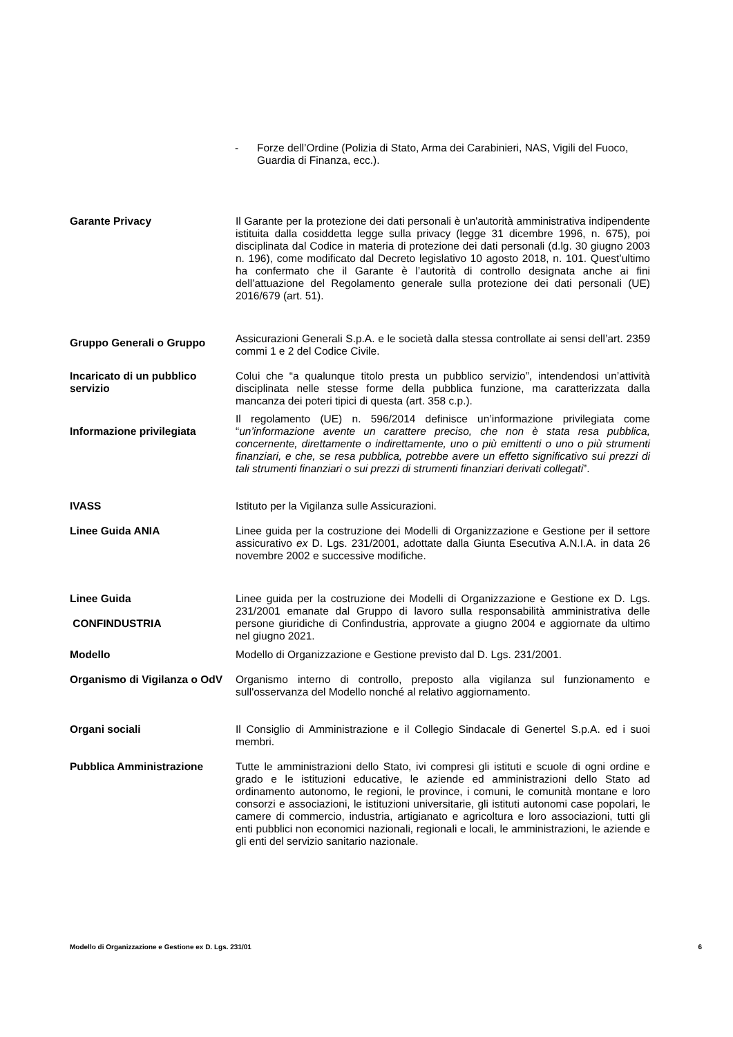- Forze dell’Ordine (Polizia di Stato, Arma dei Carabinieri, NAS, Vigili del Fuoco, Guardia di Finanza, ecc.).
Garante Privacy Il Garante per la protezione dei dati personali è un'autorità amministrativa indipendente istituita dalla cosiddetta legge sulla privacy (legge 31 dicembre 1996, n. 675), poi disciplinata dal Codice in materia di protezione dei dati personali (d.lg. 30 giugno 2003 n. 196), come modificato dal Decreto legislativo 10 agosto 2018, n. 101. Quest’ultimo ha confermato che il Garante è l’autorità di controllo designata anche ai fini dell’attuazione del Regolamento generale sulla protezione dei dati personali (UE) 2016/679 (art. 51).
Gruppo Generali o Gruppo
Assicurazioni Generali S.p.A. e le società dalla stessa controllate ai sensi dell’art. 2359 commi 1 e 2 del Codice Civile.
Incaricato di un pubblico servizio
Colui che “a qualunque titolo presta un pubblico servizio”, intendendosi un’attività disciplinata nelle stesse forme della pubblica funzione, ma caratterizzata dalla mancanza dei poteri tipici di questa (art. 358 c.p.).
Informazione privilegiata
Il regolamento (UE) n. 596/2014 definisce un’informazione privilegiata come “un’informazione avente un carattere preciso, che non è stata resa pubblica, concernente, direttamente o indirettamente, uno o più emittenti o uno o più strumenti finanziari, e che, se resa pubblica, potrebbe avere un effetto significativo sui prezzi di tali strumenti finanziari o sui prezzi di strumenti finanziari derivati collegati”.
IVASS Istituto per la Vigilanza sulle Assicurazioni.
Linee Guida ANIA Linee guida per la costruzione dei Modelli di Organizzazione e Gestione per il settore assicurativo ex D. Lgs. 231/2001, adottate dalla Giunta Esecutiva A.N.I.A. in data 26 novembre 2002 e successive modifiche.
Linee Guida
CONFINDUSTRIA
Linee guida per la costruzione dei Modelli di Organizzazione e Gestione ex D. Lgs. 231/2001 emanate dal Gruppo di lavoro sulla responsabilità amministrativa delle persone giuridiche di Confindustria, approvate a giugno 2004 e aggiornate da ultimo nel giugno 2021.
Modello Modello di Organizzazione e Gestione previsto dal D. Lgs. 231/2001.
Organismo di Vigilanza o OdV
Organismo interno di controllo, preposto alla vigilanza sul funzionamento e sull'osservanza del Modello nonché al relativo aggiornamento.
Organi sociali Il Consiglio di Amministrazione e il Collegio Sindacale di Genertel S.p.A. ed i suoi membri.
Pubblica Amministrazione Tutte le amministrazioni dello Stato, ivi compresi gli istituti e scuole di ogni ordine e grado e le istituzioni educative, le aziende ed amministrazioni dello Stato ad ordinamento autonomo, le regioni, le province, i comuni, le comunità montane e loro consorzi e associazioni, le istituzioni universitarie, gli istituti autonomi case popolari, le camere di commercio, industria, artigianato e agricoltura e loro associazioni, tutti gli enti pubblici non economici nazionali, regionali e locali, le amministrazioni, le aziende e gli enti del servizio sanitario nazionale.
Modello di Organizzazione e Gestione ex D. Lgs. 231/01 6